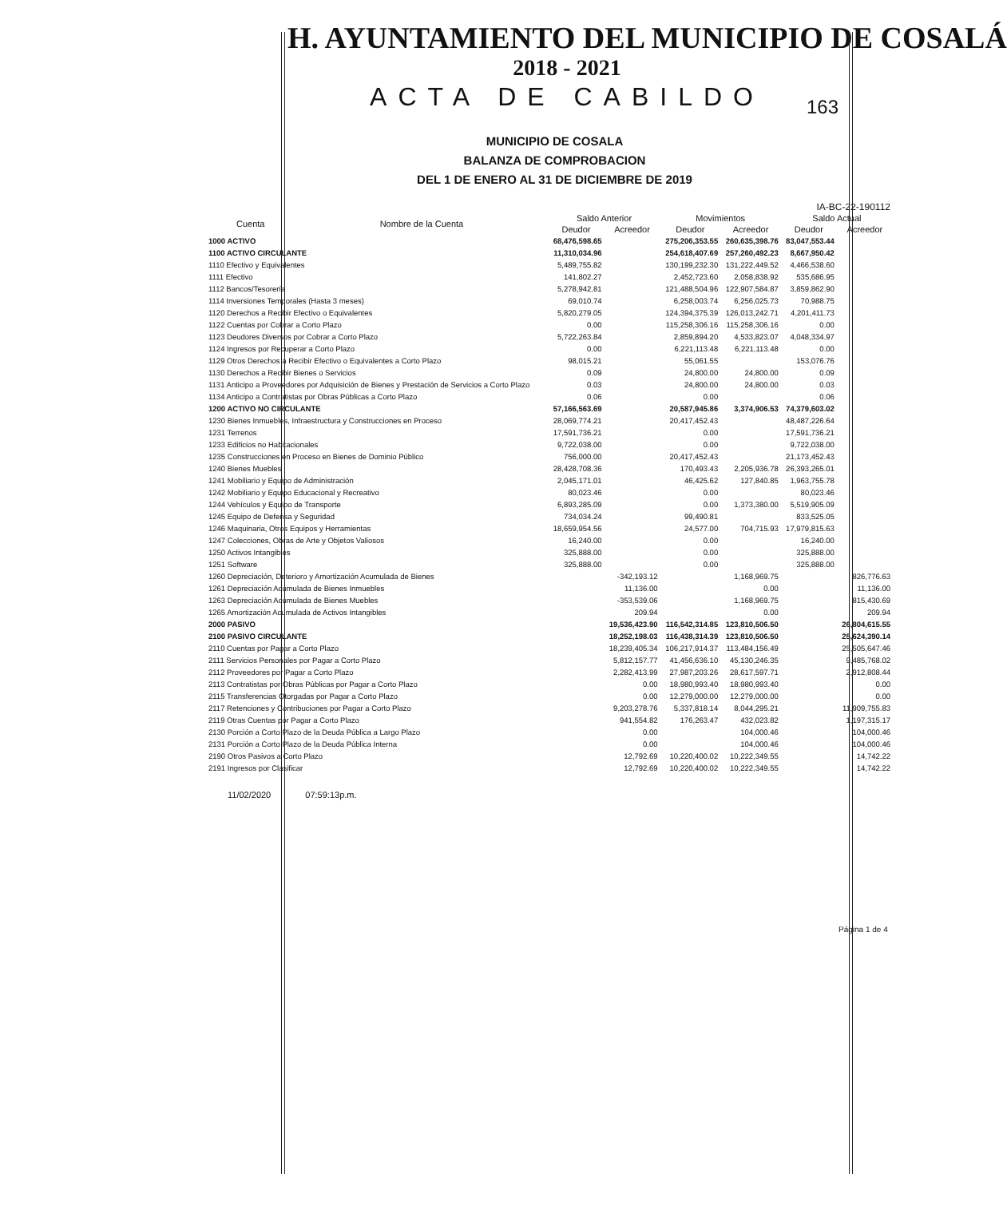H. AYUNTAMIENTO DEL MUNICIPIO DE COSALÁ
2018 - 2021
ACTA DE CABILDO
163
MUNICIPIO DE COSALA
BALANZA DE COMPROBACION
DEL 1 DE ENERO AL 31 DE DICIEMBRE DE 2019
IA-BC-22-190112
| Cuenta | Nombre de la Cuenta | Saldo Anterior | | Movimientos | | Saldo Actual | |
| --- | --- | --- | --- | --- | --- | --- | --- |
| | | Deudor | Acreedor | Deudor | Acreedor | Deudor | Acreedor |
| 1000 ACTIVO | | 68,476,598.65 | | 275,206,353.55 | 260,635,398.76 | 83,047,553.44 | |
| 1100 ACTIVO CIRCULANTE | | 11,310,034.96 | | 254,618,407.69 | 257,260,492.23 | 8,667,950.42 | |
| 1110 Efectivo y Equivalentes | | 5,489,755.82 | | 130,199,232.30 | 131,222,449.52 | 4,466,538.60 | |
| 1111 Efectivo | | 141,802.27 | | 2,452,723.60 | 2,058,838.92 | 535,686.95 | |
| 1112 Bancos/Tesorería | | 5,278,942.81 | | 121,488,504.96 | 122,907,584.87 | 3,859,862.90 | |
| 1114 Inversiones Temporales (Hasta 3 meses) | | 69,010.74 | | 6,258,003.74 | 6,256,025.73 | 70,988.75 | |
| 1120 Derechos a Recibir Efectivo o Equivalentes | | 5,820,279.05 | | 124,394,375.39 | 126,013,242.71 | 4,201,411.73 | |
| 1122 Cuentas por Cobrar a Corto Plazo | | 0.00 | | 115,258,306.16 | 115,258,306.16 | 0.00 | |
| 1123 Deudores Diversos por Cobrar a Corto Plazo | | 5,722,263.84 | | 2,859,894.20 | 4,533,823.07 | 4,048,334.97 | |
| 1124 Ingresos por Recuperar a Corto Plazo | | 0.00 | | 6,221,113.48 | 6,221,113.48 | 0.00 | |
| 1129 Otros Derechos a Recibir Efectivo o Equivalentes a Corto Plazo | | 98,015.21 | | 55,061.55 | | 153,076.76 | |
| 1130 Derechos a Recibir Bienes o Servicios | | 0.09 | | 24,800.00 | 24,800.00 | 0.09 | |
| 1131 Anticipo a Proveedores por Adquisición de Bienes y Prestación de Servicios a Corto Plazo | | 0.03 | | 24,800.00 | 24,800.00 | 0.03 | |
| 1134 Anticipo a Contratistas por Obras Públicas a Corto Plazo | | 0.06 | | 0.00 | | 0.06 | |
| 1200 ACTIVO NO CIRCULANTE | | 57,166,563.69 | | 20,587,945.86 | 3,374,906.53 | 74,379,603.02 | |
| 1230 Bienes Inmuebles, Infraestructura y Construcciones en Proceso | | 28,069,774.21 | | 20,417,452.43 | | 48,487,226.64 | |
| 1231 Terrenos | | 17,591,736.21 | | 0.00 | | 17,591,736.21 | |
| 1233 Edificios no Habitacionales | | 9,722,038.00 | | 0.00 | | 9,722,038.00 | |
| 1235 Construcciones en Proceso en Bienes de Dominio Público | | 756,000.00 | | 20,417,452.43 | | 21,173,452.43 | |
| 1240 Bienes Muebles | | 28,428,708.36 | | 170,493.43 | 2,205,936.78 | 26,393,265.01 | |
| 1241 Mobiliario y Equipo de Administración | | 2,045,171.01 | | 46,425.62 | 127,840.85 | 1,963,755.78 | |
| 1242 Mobiliario y Equipo Educacional y Recreativo | | 80,023.46 | | 0.00 | | 80,023.46 | |
| 1244 Vehículos y Equipo de Transporte | | 6,893,285.09 | | 0.00 | 1,373,380.00 | 5,519,905.09 | |
| 1245 Equipo de Defensa y Seguridad | | 734,034.24 | | 99,490.81 | | 833,525.05 | |
| 1246 Maquinaria, Otros Equipos y Herramientas | | 18,659,954.56 | | 24,577.00 | 704,715.93 | 17,979,815.63 | |
| 1247 Colecciones, Obras de Arte y Objetos Valiosos | | 16,240.00 | | 0.00 | | 16,240.00 | |
| 1250 Activos Intangibles | | 325,888.00 | | 0.00 | | 325,888.00 | |
| 1251 Software | | 325,888.00 | | 0.00 | | 325,888.00 | |
| 1260 Depreciación, Deterioro y Amortización Acumulada de Bienes | | | -342,193.12 | | 1,168,969.75 | | 826,776.63 |
| 1261 Depreciación Acumulada de Bienes Inmuebles | | | 11,136.00 | | 0.00 | | 11,136.00 |
| 1263 Depreciación Acumulada de Bienes Muebles | | | -353,539.06 | | 1,168,969.75 | | 815,430.69 |
| 1265 Amortización Acumulada de Activos Intangibles | | | 209.94 | | 0.00 | | 209.94 |
| 2000 PASIVO | | | 19,536,423.90 | 116,542,314.85 | 123,810,506.50 | | 26,804,615.55 |
| 2100 PASIVO CIRCULANTE | | | 18,252,198.03 | 116,438,314.39 | 123,810,506.50 | | 25,624,390.14 |
| 2110 Cuentas por Pagar a Corto Plazo | | | 18,239,405.34 | 106,217,914.37 | 113,484,156.49 | | 25,505,647.46 |
| 2111 Servicios Personales por Pagar a Corto Plazo | | | 5,812,157.77 | 41,456,636.10 | 45,130,246.35 | | 9,485,768.02 |
| 2112 Proveedores por Pagar a Corto Plazo | | | 2,282,413.99 | 27,987,203.26 | 28,617,597.71 | | 2,912,808.44 |
| 2113 Contratistas por Obras Públicas por Pagar a Corto Plazo | | | 0.00 | 18,980,993.40 | 18,980,993.40 | | 0.00 |
| 2115 Transferencias Otorgadas por Pagar a Corto Plazo | | | 0.00 | 12,279,000.00 | 12,279,000.00 | | 0.00 |
| 2117 Retenciones y Contribuciones por Pagar a Corto Plazo | | | 9,203,278.76 | 5,337,818.14 | 8,044,295.21 | | 11,909,755.83 |
| 2119 Otras Cuentas por Pagar a Corto Plazo | | | 941,554.82 | 176,263.47 | 432,023.82 | | 1,197,315.17 |
| 2130 Porción a Corto Plazo de la Deuda Pública a Largo Plazo | | | 0.00 | | 104,000.46 | | 104,000.46 |
| 2131 Porción a Corto Plazo de la Deuda Pública Interna | | | 0.00 | | 104,000.46 | | 104,000.46 |
| 2190 Otros Pasivos a Corto Plazo | | | 12,792.69 | 10,220,400.02 | 10,222,349.55 | | 14,742.22 |
| 2191 Ingresos por Clasificar | | | 12,792.69 | 10,220,400.02 | 10,222,349.55 | | 14,742.22 |
11/02/2020 07:59:13p.m.
Página 1 de 4